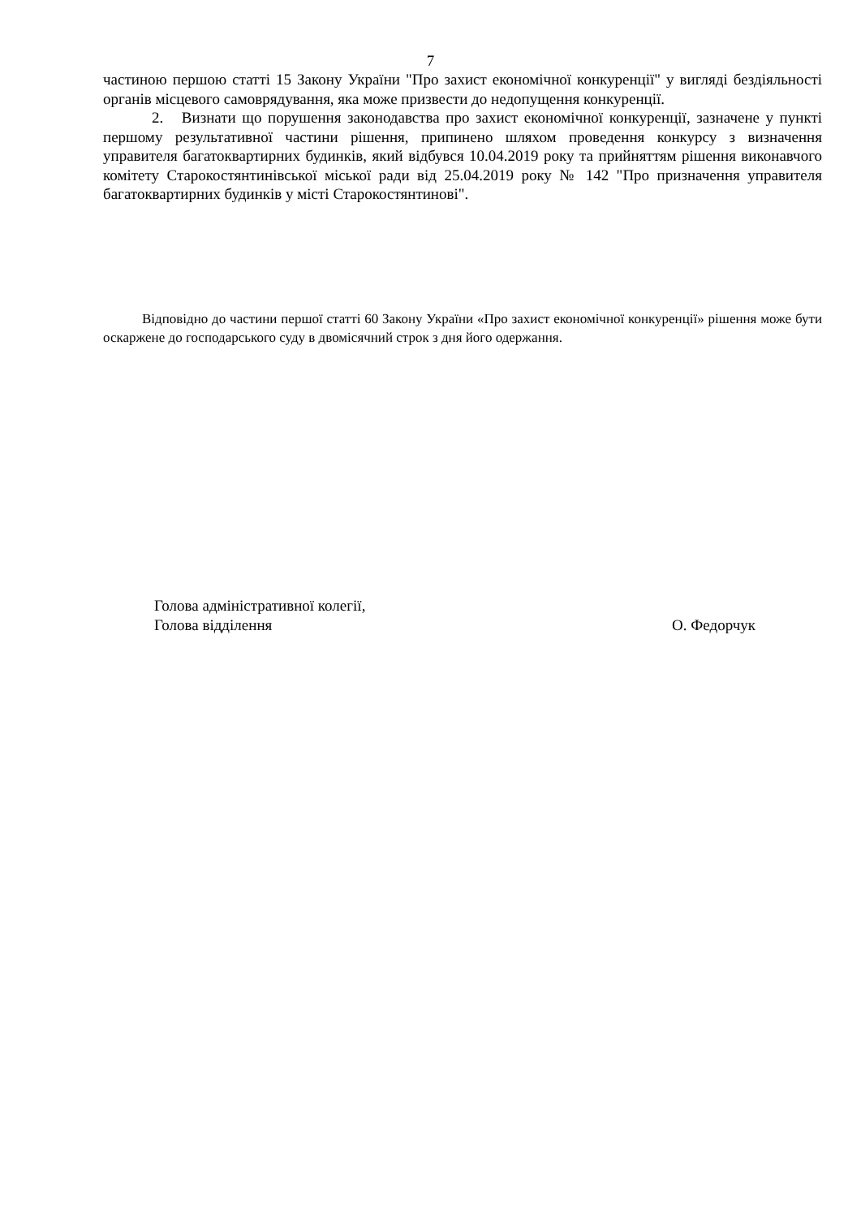7
частиною першою статті 15 Закону України "Про захист економічної конкуренції" у вигляді бездіяльності органів місцевого самоврядування, яка може призвести до недопущення конкуренції.
2. Визнати що порушення законодавства про захист економічної конкуренції, зазначене у пункті першому результативної частини рішення, припинено шляхом проведення конкурсу з визначення управителя багатоквартирних будинків, який відбувся 10.04.2019 року та прийняттям рішення виконавчого комітету Старокостянтинівської міської ради від 25.04.2019 року № 142 "Про призначення управителя багатоквартирних будинків у місті Старокостянтинові".
Відповідно до частини першої статті 60 Закону України «Про захист економічної конкуренції» рішення може бути оскаржене до господарського суду в двомісячний строк з дня його одержання.
Голова адміністративної колегії,
Голова відділення
О. Федорчук